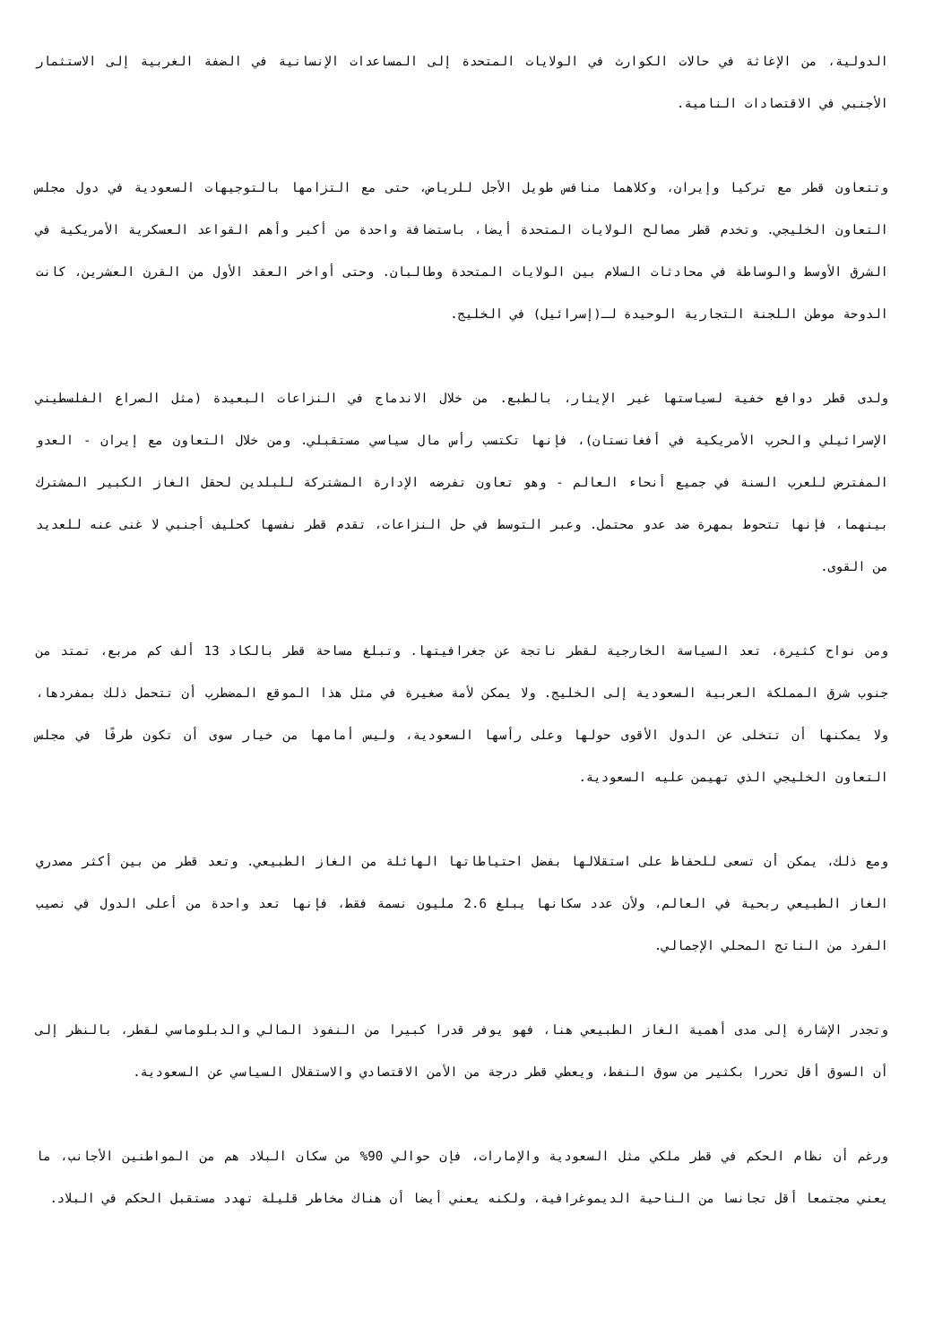الدولية، من الإغاثة في حالات الكوارث في الولايات المتحدة إلى المساعدات الإنسانية في الضفة الغربية إلى الاستثمار الأجنبي في الاقتصادات النامية.
وتتعاون قطر مع تركيا وإيران، وكلاهما منافس طويل الأجل للرياض، حتى مع التزامها بالتوجيهات السعودية في دول مجلس التعاون الخليجي. وتخدم قطر مصالح الولايات المتحدة أيضا، باستضافة واحدة من أكبر وأهم القواعد العسكرية الأمريكية في الشرق الأوسط والوساطة في محادثات السلام بين الولايات المتحدة وطالبان. وحتى أواخر العقد الأول من القرن العشرين، كانت الدوحة موطن اللجنة التجارية الوحيدة لـ(إسرائيل) في الخليج.
ولدى قطر دوافع خفية لسياستها غير الإيثار، بالطبع. من خلال الاندماج في النزاعات البعيدة (مثل الصراع الفلسطيني الإسرائيلي والحرب الأمريكية في أفغانستان)، فإنها تكتسب رأس مال سياسي مستقبلي. ومن خلال التعاون مع إيران - العدو المفترض للعرب السنة في جميع أنحاء العالم - وهو تعاون تفرضه الإدارة المشتركة للبلدين لحقل الغاز الكبير المشترك بينهما، فإنها تتحوط بمهرة ضد عدو محتمل. وعبر التوسط في حل النزاعات، تقدم قطر نفسها كحليف أجنبي لا غنى عنه للعديد من القوى.
ومن نواح كثيرة، تعد السياسة الخارجية لقطر ناتجة عن جغرافيتها. وتبلغ مساحة قطر بالكاد 13 ألف كم مربع، تمتد من جنوب شرق المملكة العربية السعودية إلى الخليج. ولا يمكن لأمة صغيرة في مثل هذا الموقع المضطرب أن تتحمل ذلك بمفردها، ولا يمكنها أن تتخلى عن الدول الأقوى حولها وعلى رأسها السعودية، وليس أمامها من خيار سوى أن تكون طرفًا في مجلس التعاون الخليجي الذي تهيمن عليه السعودية.
ومع ذلك، يمكن أن تسعى للحفاظ على استقلالها بفضل احتياطاتها الهائلة من الغاز الطبيعي. وتعد قطر من بين أكثر مصدري الغاز الطبيعي ربحية في العالم، ولأن عدد سكانها يبلغ 2.6 مليون نسمة فقط، فإنها تعد واحدة من أعلى الدول في نصيب الفرد من الناتج المحلي الإجمالي.
وتجدر الإشارة إلى مدى أهمية الغاز الطبيعي هنا، فهو يوفر قدرا كبيرا من النفوذ المالي والدبلوماسي لقطر، بالنظر إلى أن السوق أقل تحررا بكثير من سوق النفط، ويعطي قطر درجة من الأمن الاقتصادي والاستقلال السياسي عن السعودية.
ورغم أن نظام الحكم في قطر ملكي مثل السعودية والإمارات، فإن حوالي 90% من سكان البلاد هم من المواطنين الأجانب، ما يعني مجتمعا أقل تجانسا من الناحية الديموغرافية، ولكنه يعني أيضا أن هناك مخاطر قليلة تهدد مستقبل الحكم في البلاد.